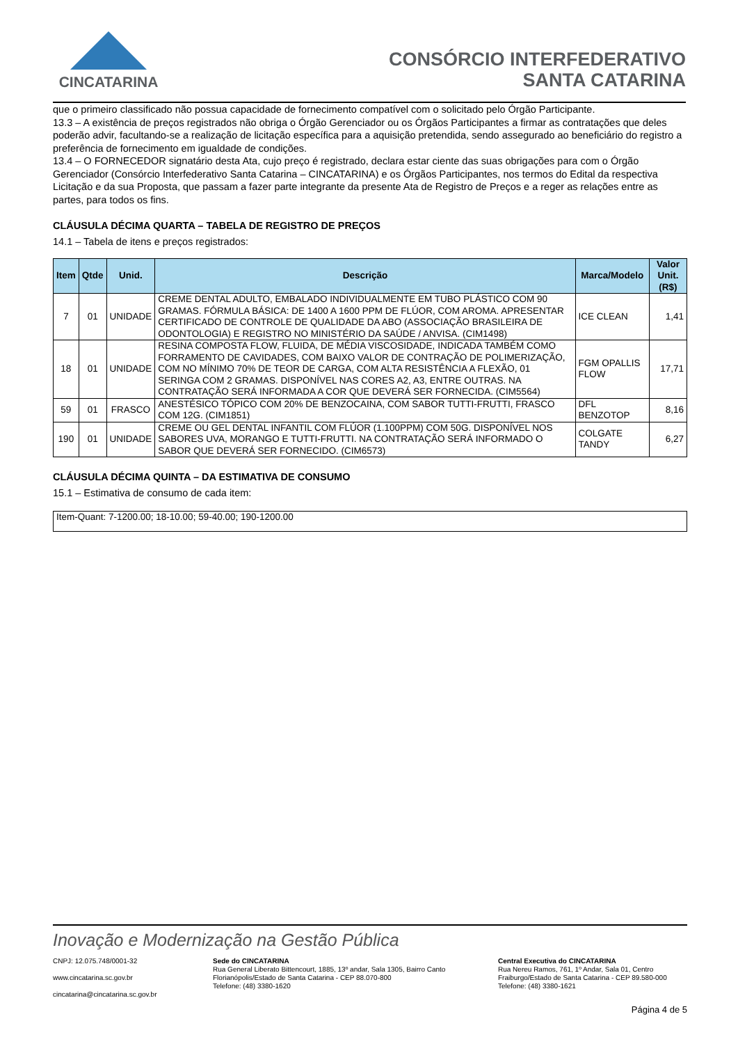CINCATARINA
CONSÓRCIO INTERFEDERATIVO
SANTA CATARINA
que o primeiro classificado não possua capacidade de fornecimento compatível com o solicitado pelo Órgão Participante.
13.3 – A existência de preços registrados não obriga o Órgão Gerenciador ou os Órgãos Participantes a firmar as contratações que deles poderão advir, facultando-se a realização de licitação específica para a aquisição pretendida, sendo assegurado ao beneficiário do registro a preferência de fornecimento em igualdade de condições.
13.4 – O FORNECEDOR signatário desta Ata, cujo preço é registrado, declara estar ciente das suas obrigações para com o Órgão Gerenciador (Consórcio Interfederativo Santa Catarina – CINCATARINA) e os Órgãos Participantes, nos termos do Edital da respectiva Licitação e da sua Proposta, que passam a fazer parte integrante da presente Ata de Registro de Preços e a reger as relações entre as partes, para todos os fins.
CLÁUSULA DÉCIMA QUARTA – TABELA DE REGISTRO DE PREÇOS
14.1 – Tabela de itens e preços registrados:
| Item | Qtde | Unid. | Descrição | Marca/Modelo | Valor Unit. (R$) |
| --- | --- | --- | --- | --- | --- |
| 7 | 01 | UNIDADE | CREME DENTAL ADULTO, EMBALADO INDIVIDUALMENTE EM TUBO PLÁSTICO COM 90 GRAMAS. FÓRMULA BÁSICA: DE 1400 A 1600 PPM DE FLÚOR, COM AROMA. APRESENTAR CERTIFICADO DE CONTROLE DE QUALIDADE DA ABO (ASSOCIAÇÃO BRASILEIRA DE ODONTOLOGIA) E REGISTRO NO MINISTÉRIO DA SAÚDE / ANVISA. (CIM1498) | ICE CLEAN | 1,41 |
| 18 | 01 | UNIDADE | RESINA COMPOSTA FLOW, FLUIDA, DE MÉDIA VISCOSIDADE, INDICADA TAMBÉM COMO FORRAMENTO DE CAVIDADES, COM BAIXO VALOR DE CONTRAÇÃO DE POLIMERIZAÇÃO, COM NO MÍNIMO 70% DE TEOR DE CARGA, COM ALTA RESISTÊNCIA A FLEXÃO, 01 SERINGA COM 2 GRAMAS. DISPONÍVEL NAS CORES A2, A3, ENTRE OUTRAS. NA CONTRATAÇÃO SERÁ INFORMADA A COR QUE DEVERÁ SER FORNECIDA. (CIM5564) | FGM OPALLIS FLOW | 17,71 |
| 59 | 01 | FRASCO | ANESTÉSICO TÓPICO COM 20% DE BENZOCAINA, COM SABOR TUTTI-FRUTTI, FRASCO COM 12G. (CIM1851) | DFL BENZOTOP | 8,16 |
| 190 | 01 | UNIDADE | CREME OU GEL DENTAL INFANTIL COM FLÚOR (1.100PPM) COM 50G. DISPONÍVEL NOS SABORES UVA, MORANGO E TUTTI-FRUTTI. NA CONTRATAÇÃO SERÁ INFORMADO O SABOR QUE DEVERÁ SER FORNECIDO. (CIM6573) | COLGATE TANDY | 6,27 |
CLÁUSULA DÉCIMA QUINTA – DA ESTIMATIVA DE CONSUMO
15.1 – Estimativa de consumo de cada item:
Item-Quant: 7-1200.00; 18-10.00; 59-40.00; 190-1200.00
Inovação e Modernização na Gestão Pública
CNPJ: 12.075.748/0001-32
www.cincatarina.sc.gov.br
cincatarina@cincatarina.sc.gov.br
Sede do CINCATARINA
Rua General Liberato Bittencourt, 1885, 13º andar, Sala 1305, Bairro Canto
Florianópolis/Estado de Santa Catarina - CEP 88.070-800
Telefone: (48) 3380-1620
Central Executiva do CINCATARINA
Rua Nereu Ramos, 761, 1º Andar, Sala 01, Centro
Fraiburgo/Estado de Santa Catarina - CEP 89.580-000
Telefone: (48) 3380-1621
Página 4 de 5